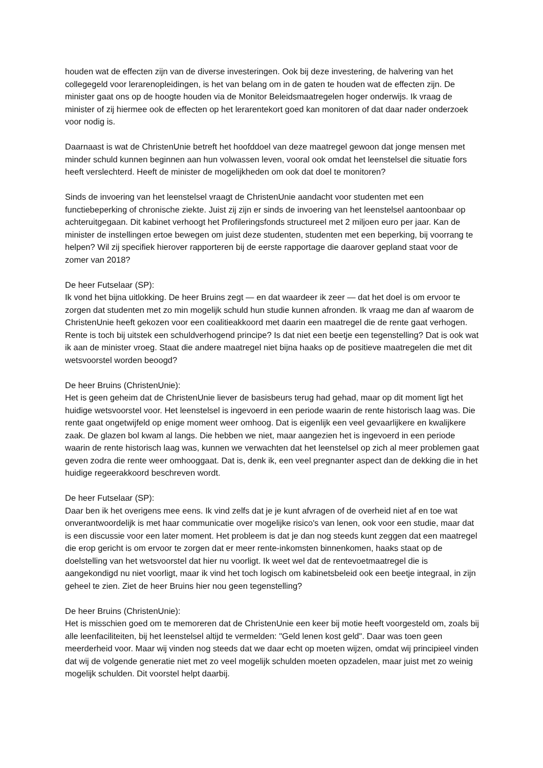houden wat de effecten zijn van de diverse investeringen. Ook bij deze investering, de halvering van het collegegeld voor lerarenopleidingen, is het van belang om in de gaten te houden wat de effecten zijn. De minister gaat ons op de hoogte houden via de Monitor Beleidsmaatregelen hoger onderwijs. Ik vraag de minister of zij hiermee ook de effecten op het lerarentekort goed kan monitoren of dat daar nader onderzoek voor nodig is.
Daarnaast is wat de ChristenUnie betreft het hoofddoel van deze maatregel gewoon dat jonge mensen met minder schuld kunnen beginnen aan hun volwassen leven, vooral ook omdat het leenstelsel die situatie fors heeft verslechterd. Heeft de minister de mogelijkheden om ook dat doel te monitoren?
Sinds de invoering van het leenstelsel vraagt de ChristenUnie aandacht voor studenten met een functiebeperking of chronische ziekte. Juist zij zijn er sinds de invoering van het leenstelsel aantoonbaar op achteruitgegaan. Dit kabinet verhoogt het Profileringsfonds structureel met 2 miljoen euro per jaar. Kan de minister de instellingen ertoe bewegen om juist deze studenten, studenten met een beperking, bij voorrang te helpen? Wil zij specifiek hierover rapporteren bij de eerste rapportage die daarover gepland staat voor de zomer van 2018?
De heer Futselaar (SP):
Ik vond het bijna uitlokking. De heer Bruins zegt — en dat waardeer ik zeer — dat het doel is om ervoor te zorgen dat studenten met zo min mogelijk schuld hun studie kunnen afronden. Ik vraag me dan af waarom de ChristenUnie heeft gekozen voor een coalitieakkoord met daarin een maatregel die de rente gaat verhogen. Rente is toch bij uitstek een schuldverhogend principe? Is dat niet een beetje een tegenstelling? Dat is ook wat ik aan de minister vroeg. Staat die andere maatregel niet bijna haaks op de positieve maatregelen die met dit wetsvoorstel worden beoogd?
De heer Bruins (ChristenUnie):
Het is geen geheim dat de ChristenUnie liever de basisbeurs terug had gehad, maar op dit moment ligt het huidige wetsvoorstel voor. Het leenstelsel is ingevoerd in een periode waarin de rente historisch laag was. Die rente gaat ongetwijfeld op enige moment weer omhoog. Dat is eigenlijk een veel gevaarlijkere en kwalijkere zaak. De glazen bol kwam al langs. Die hebben we niet, maar aangezien het is ingevoerd in een periode waarin de rente historisch laag was, kunnen we verwachten dat het leenstelsel op zich al meer problemen gaat geven zodra die rente weer omhooggaat. Dat is, denk ik, een veel pregnanter aspect dan de dekking die in het huidige regeerakkoord beschreven wordt.
De heer Futselaar (SP):
Daar ben ik het overigens mee eens. Ik vind zelfs dat je je kunt afvragen of de overheid niet af en toe wat onverantwoordelijk is met haar communicatie over mogelijke risico's van lenen, ook voor een studie, maar dat is een discussie voor een later moment. Het probleem is dat je dan nog steeds kunt zeggen dat een maatregel die erop gericht is om ervoor te zorgen dat er meer rente-inkomsten binnenkomen, haaks staat op de doelstelling van het wetsvoorstel dat hier nu voorligt. Ik weet wel dat de rentevoetmaatregel die is aangekondigd nu niet voorligt, maar ik vind het toch logisch om kabinetsbeleid ook een beetje integraal, in zijn geheel te zien. Ziet de heer Bruins hier nou geen tegenstelling?
De heer Bruins (ChristenUnie):
Het is misschien goed om te memoreren dat de ChristenUnie een keer bij motie heeft voorgesteld om, zoals bij alle leenfaciliteiten, bij het leenstelsel altijd te vermelden: "Geld lenen kost geld". Daar was toen geen meerderheid voor. Maar wij vinden nog steeds dat we daar echt op moeten wijzen, omdat wij principieel vinden dat wij de volgende generatie niet met zo veel mogelijk schulden moeten opzadelen, maar juist met zo weinig mogelijk schulden. Dit voorstel helpt daarbij.